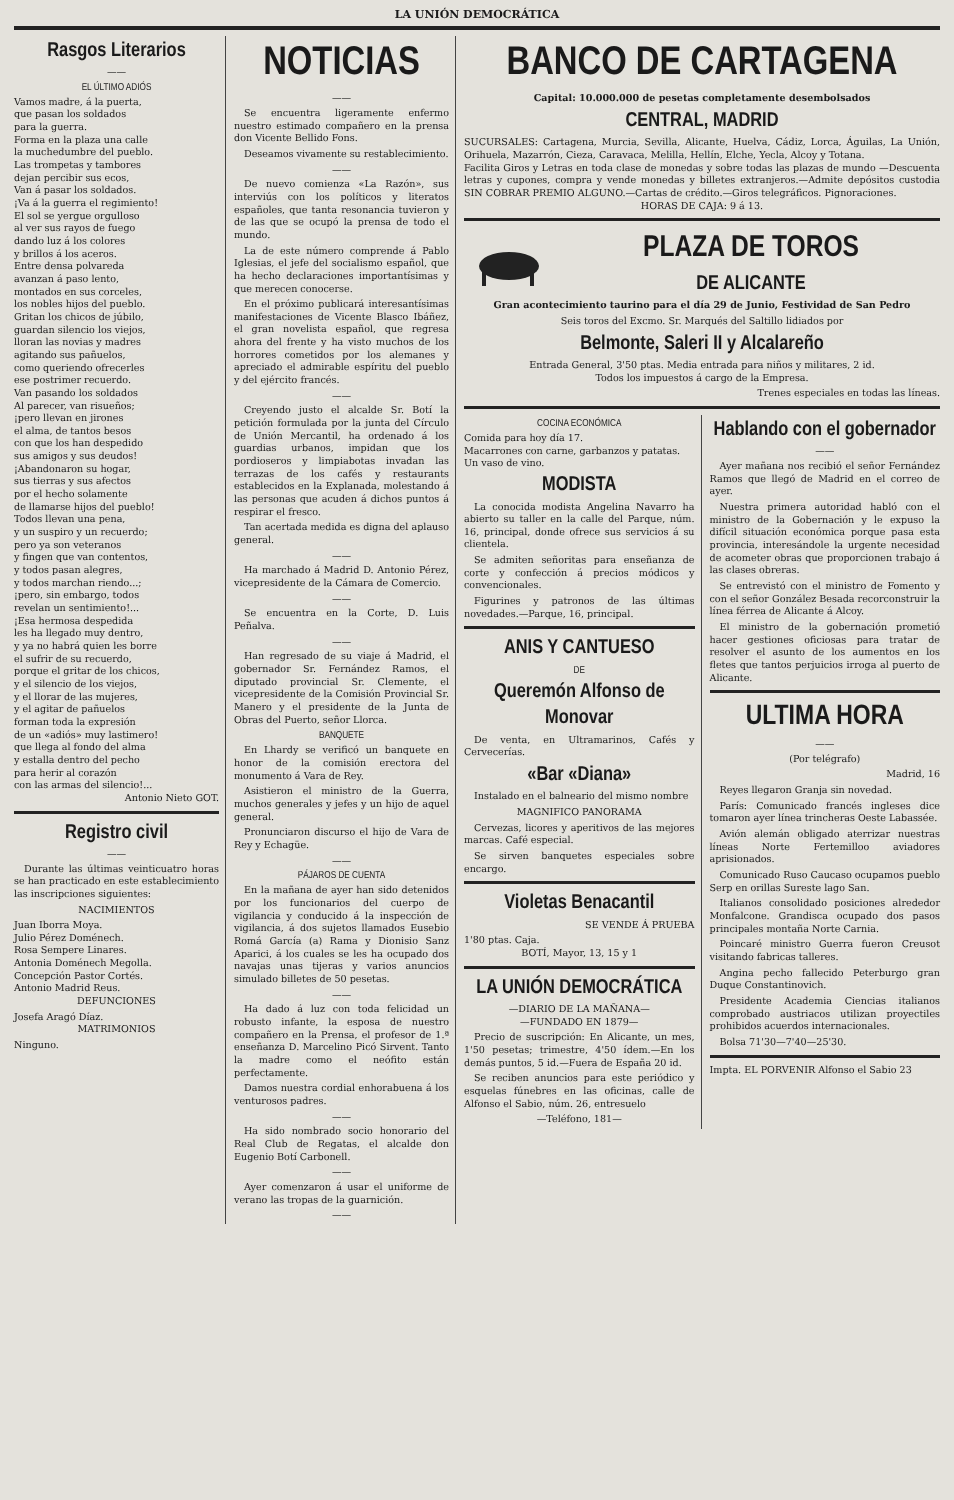LA UNIÓN DEMOCRÁTICA
Rasgos Literarios
——
EL ÚLTIMO ADIÓS
Vamos madre, á la puerta,
que pasan los soldados
para la guerra.
Forma en la plaza una calle
la muchedumbre del pueblo.
Las trompetas y tambores
dejan percibir sus ecos,
Van á pasar los soldados.
¡Va á la guerra el regimiento!
El sol se yergue orgulloso
al ver sus rayos de fuego
dando luz á los colores
y brillos á los aceros.
Entre densa polvareda
avanzan á paso lento,
montados en sus corceles,
los nobles hijos del pueblo.
Gritan los chicos de júbilo,
guardan silencio los viejos,
lloran las novias y madres
agitando sus pañuelos,
como queriendo ofrecerles
ese postrimer recuerdo.
Van pasando los soldados
Al parecer, van risueños;
¡pero llevan en jirones
el alma, de tantos besos
con que los han despedido
sus amigos y sus deudos!
¡Abandonaron su hogar,
sus tierras y sus afectos
por el hecho solamente
de llamarse hijos del pueblo!
Todos llevan una pena,
y un suspiro y un recuerdo;
pero ya son veteranos
y fingen que van contentos,
y todos pasan alegres,
y todos marchan riendo...;
¡pero, sin embargo, todos
revelan un sentimiento!...
¡Esa hermosa despedida
les ha llegado muy dentro,
y ya no habrá quien les borre
el sufrir de su recuerdo,
porque el gritar de los chicos,
y el silencio de los viejos,
y el llorar de las mujeres,
y el agitar de pañuelos
forman toda la expresión
de un «adiós» muy lastimero!
que llega al fondo del alma
y estalla dentro del pecho
para herir al corazón
con las armas del silencio!...
Antonio Nieto GOT.
Registro civil
——
Durante las últimas veinticuatro horas se han practicado en este establecimiento las inscripciones siguientes:
NACIMIENTOS
Juan Iborra Moya.
Julio Pérez Doménech.
Rosa Sempere Linares.
Antonia Doménech Megolla.
Concepción Pastor Cortés.
Antonio Madrid Reus.
DEFUNCIONES
Josefa Aragó Díaz.
MATRIMONIOS
Ninguno.
NOTICIAS
——
Se encuentra ligeramente enfermo nuestro estimado compañero en la prensa don Vicente Bellido Fons.
Deseamos vivamente su restablecimiento.
——
De nuevo comienza «La Razón», sus interviús con los políticos y literatos españoles, que tanta resonancia tuvieron y de las que se ocupó la prensa de todo el mundo.
La de este número comprende á Pablo Iglesias, el jefe del socialismo español, que ha hecho declaraciones importantísimas y que merecen conocerse.
En el próximo publicará interesantísimas manifestaciones de Vicente Blasco Ibáñez, el gran novelista español, que regresa ahora del frente y ha visto muchos de los horrores cometidos por los alemanes y apreciado el admirable espíritu del pueblo y del ejército francés.
——
Creyendo justo el alcalde Sr. Botí la petición formulada por la junta del Círculo de Unión Mercantil, ha ordenado á los guardias urbanos, impidan que los pordioseros y limpiabotas invadan las terrazas de los cafés y restaurants establecidos en la Explanada, molestando á las personas que acuden á dichos puntos á respirar el fresco.
Tan acertada medida es digna del aplauso general.
——
Ha marchado á Madrid D. Antonio Pérez, vicepresidente de la Cámara de Comercio.
——
Se encuentra en la Corte, D. Luis Peñalva.
——
Han regresado de su viaje á Madrid, el gobernador Sr. Fernández Ramos, el diputado provincial Sr. Clemente, el vicepresidente de la Comisión Provincial Sr. Manero y el presidente de la Junta de Obras del Puerto, señor Llorca.
BANQUETE
En Lhardy se verificó un banquete en honor de la comisión erectora del monumento á Vara de Rey.
Asistieron el ministro de la Guerra, muchos generales y jefes y un hijo de aquel general.
Pronunciaron discurso el hijo de Vara de Rey y Echagüe.
——
PÁJAROS DE CUENTA
En la mañana de ayer han sido detenidos por los funcionarios del cuerpo de vigilancia y conducido á la inspección de vigilancia, á dos sujetos llamados Eusebio Romá García (a) Rama y Dionisio Sanz Aparici, á los cuales se les ha ocupado dos navajas unas tijeras y varios anuncios simulado billetes de 50 pesetas.
——
Ha dado á luz con toda felicidad un robusto infante, la esposa de nuestro compañero en la Prensa, el profesor de 1.ª enseñanza D. Marcelino Picó Sirvent. Tanto la madre como el neófito están perfectamente.
Damos nuestra cordial enhorabuena á los venturosos padres.
——
Ha sido nombrado socio honorario del Real Club de Regatas, el alcalde don Eugenio Botí Carbonell.
——
Ayer comenzaron á usar el uniforme de verano las tropas de la guarnición.
——
BANCO DE CARTAGENA
Capital: 10.000.000 de pesetas completamente desembolsados
CENTRAL, MADRID
SUCURSALES: Cartagena, Murcia, Sevilla, Alicante, Huelva, Cádiz, Lorca, Águilas, La Unión, Orihuela, Mazarrón, Cieza, Caravaca, Melilla, Hellín, Elche, Yecla, Alcoy y Totana.
Facilita Giros y Letras en toda clase de monedas y sobre todas las plazas de mundo —Descuenta letras y cupones, compra y vende monedas y billetes extranjeros.—Admite depósitos custodia SIN COBRAR PREMIO ALGUNO.—Cartas de crédito.—Giros telegráficos. Pignoraciones.
HORAS DE CAJA: 9 á 13.
PLAZA DE TOROS
DE ALICANTE
Gran acontecimiento taurino para el día 29 de Junio, Festividad de San Pedro
Seis toros del Excmo. Sr. Marqués del Saltillo lidiados por
Belmonte, Saleri II y Alcalareño
Entrada General, 3'50 ptas. Media entrada para niños y militares, 2 id.
Todos los impuestos á cargo de la Empresa.
Trenes especiales en todas las líneas.
COCINA ECONÓMICA
Comida para hoy día 17.
Macarrones con carne, garbanzos y patatas.
Un vaso de vino.
MODISTA
La conocida modista Angelina Navarro ha abierto su taller en la calle del Parque, núm. 16, principal, donde ofrece sus servicios á su clientela.
Se admiten señoritas para enseñanza de corte y confección á precios módicos y convencionales.
Figurines y patronos de las últimas novedades.—Parque, 16, principal.
ANIS Y CANTUESO
DE
Queremón Alfonso de Monovar
De venta, en Ultramarinos, Cafés y Cervecerías.
«Bar «Diana»
Instalado en el balneario del mismo nombre
MAGNIFICO PANORAMA
Cervezas, licores y aperitivos de las mejores marcas. Café especial.
Se sirven banquetes especiales sobre encargo.
Violetas Benacantil
SE VENDE Á PRUEBA
1'80 ptas. Caja.
BOTÍ, Mayor, 13, 15 y 1
LA UNIÓN DEMOCRÁTICA
—DIARIO DE LA MAÑANA—
—FUNDADO EN 1879—
Precio de suscripción: En Alicante, un mes, 1'50 pesetas; trimestre, 4'50 ídem.—En los demás puntos, 5 id.—Fuera de España 20 id.
Se reciben anuncios para este periódico y esquelas fúnebres en las oficinas, calle de Alfonso el Sabio, núm. 26, entresuelo
—Teléfono, 181—
Hablando con el gobernador
——
Ayer mañana nos recibió el señor Fernández Ramos que llegó de Madrid en el correo de ayer.
Nuestra primera autoridad habló con el ministro de la Gobernación y le expuso la difícil situación económica porque pasa esta provincia, interesándole la urgente necesidad de acometer obras que proporcionen trabajo á las clases obreras.
Se entrevistó con el ministro de Fomento y con el señor González Besada recorconstruir la línea férrea de Alicante á Alcoy.
El ministro de la gobernación prometió hacer gestiones oficiosas para tratar de resolver el asunto de los aumentos en los fletes que tantos perjuicios irroga al puerto de Alicante.
ULTIMA HORA
——
(Por telégrafo)
Madrid, 16
Reyes llegaron Granja sin novedad.
París: Comunicado francés ingleses dice tomaron ayer línea trincheras Oeste Labassée.
Avión alemán obligado aterrizar nuestras líneas Norte Fertemilloo aviadores aprisionados.
Comunicado Ruso Caucaso ocupamos pueblo Serp en orillas Sureste lago San.
Italianos consolidado posiciones alrededor Monfalcone. Grandisca ocupado dos pasos principales montaña Norte Carnia.
Poincaré ministro Guerra fueron Creusot visitando fabricas talleres.
Angina pecho fallecido Peterburgo gran Duque Constantinovich.
Presidente Academia Ciencias italianos comprobado austriacos utilizan proyectiles prohibidos acuerdos internacionales.
Bolsa 71'30—7'40—25'30.
Impta. EL PORVENIR Alfonso el Sabio 23